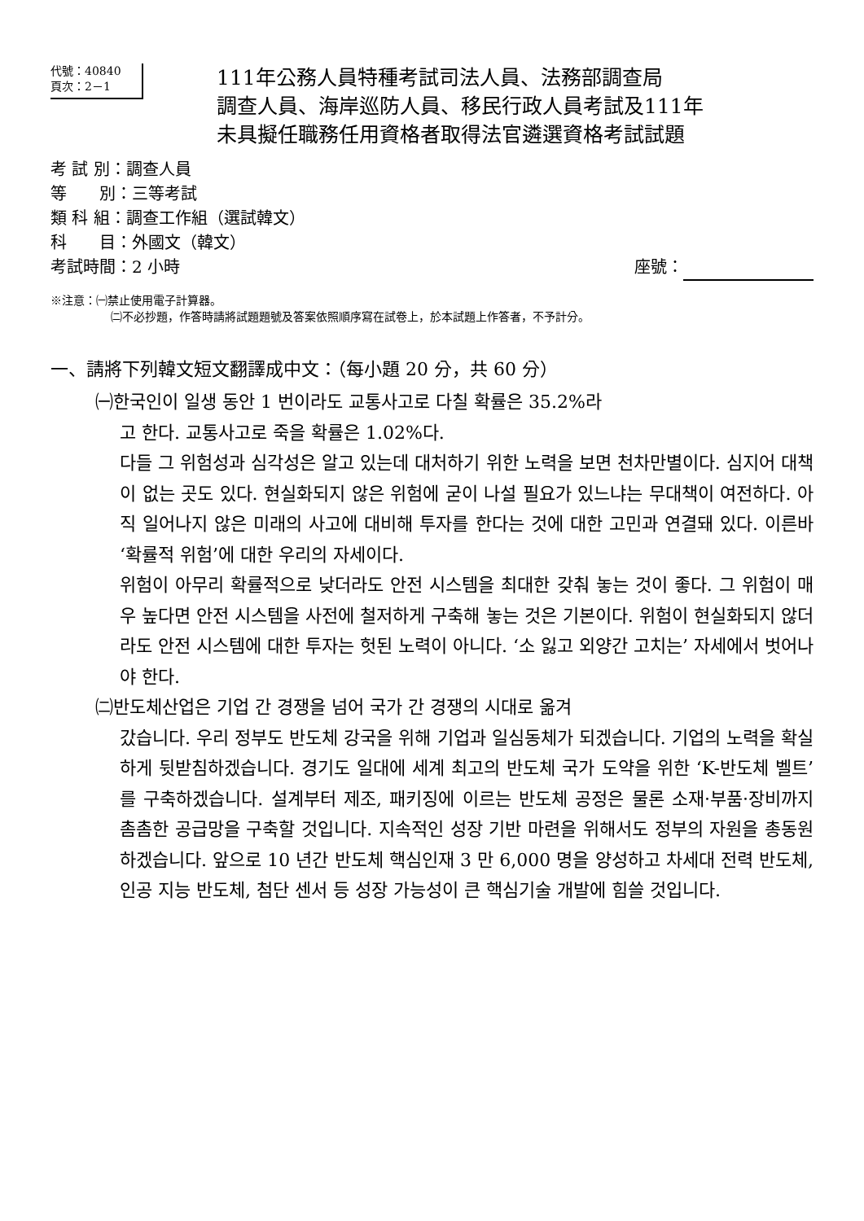代號：40840
頁次：2－1
111年公務人員特種考試司法人員、法務部調查局
調查人員、海岸巡防人員、移民行政人員考試及111年
未具擬任職務任用資格者取得法官遴選資格考試試題
考 試 別：調查人員
等　　別：三等考試
類 科 組：調查工作組（選試韓文）
科　　目：外國文（韓文）
考試時間：2 小時 座號：
※注意：㈠禁止使用電子計算器。
㈡不必抄題，作答時請將試題題號及答案依照順序寫在試卷上，於本試題上作答者，不予計分。
一、請將下列韓文短文翻譯成中文：（每小題 20 分，共 60 分）
㈠한국인이 일생 동안 1 번이라도 교통사고로 다칠 확률은 35.2%라
고 한다. 교통사고로 죽을 확률은 1.02%다.
다들 그 위험성과 심각성은 알고 있는데 대처하기 위한 노력을 보면 천차만별이다. 심지어 대책이 없는 곳도 있다. 현실화되지 않은 위험에 굳이 나설 필요가 있느냐는 무대책이 여전하다. 아직 일어나지 않은 미래의 사고에 대비해 투자를 한다는 것에 대한 고민과 연결돼 있다. 이른바 ‘확률적 위험’에 대한 우리의 자세이다.
위험이 아무리 확률적으로 낮더라도 안전 시스템을 최대한 갖춰 놓는 것이 좋다. 그 위험이 매우 높다면 안전 시스템을 사전에 철저하게 구축해 놓는 것은 기본이다. 위험이 현실화되지 않더라도 안전 시스템에 대한 투자는 헛된 노력이 아니다. ‘소 잃고 외양간 고치는’ 자세에서 벗어나야 한다.
㈡반도체산업은 기업 간 경쟁을 넘어 국가 간 경쟁의 시대로 옮겨
갔습니다. 우리 정부도 반도체 강국을 위해 기업과 일심동체가 되겠습니다. 기업의 노력을 확실하게 뒷받침하겠습니다. 경기도 일대에 세계 최고의 반도체 국가 도약을 위한 ‘K-반도체 벨트’를 구축하겠습니다. 설계부터 제조, 패키징에 이르는 반도체 공정은 물론 소재·부품·장비까지 촘촘한 공급망을 구축할 것입니다. 지속적인 성장 기반 마련을 위해서도 정부의 자원을 총동원하겠습니다. 앞으로 10 년간 반도체 핵심인재 3 만 6,000 명을 양성하고 차세대 전력 반도체, 인공 지능 반도체, 첨단 센서 등 성장 가능성이 큰 핵심기술 개발에 힘쓸 것입니다.